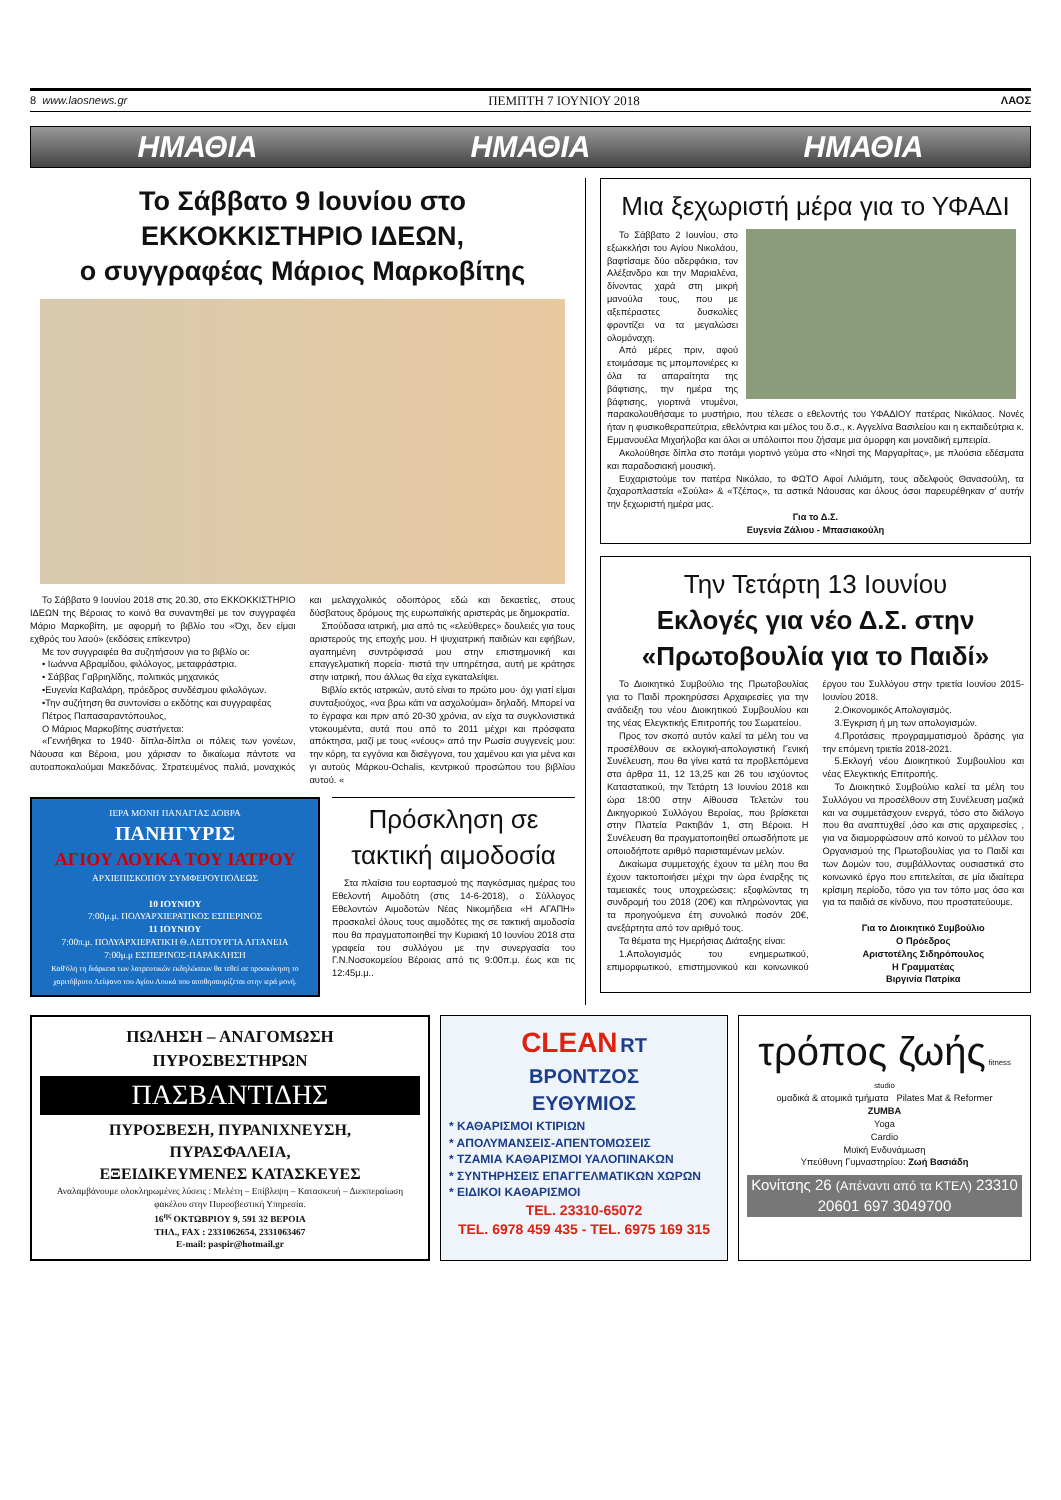8 www.laosnews.gr ΠΕΜΠΤΗ 7 ΙΟΥΝΙΟΥ 2018 ΛΑΟΣ
ΗΜΑΘΙΑ ΗΜΑΘΙΑ ΗΜΑΘΙΑ
Το Σάββατο 9 Ιουνίου στο
ΕΚΚΟΚΚΙΣΤΗΡΙΟ ΙΔΕΩΝ,
ο συγγραφέας Μάριος Μαρκοβίτης
Το Σάββατο 9 Ιουνίου 2018 στις 20.30, στο ΕΚΚΟΚΚΙΣΤΗΡΙΟ ΙΔΕΩΝ της Βέροιας το κοινό θα συναντηθεί με τον συγγραφέα Μάριο Μαρκοβίτη, με αφορμή το βιβλίο του «Όχι, δεν είμαι εχθρός του λαού» (εκδόσεις επίκεντρο)
Με τον συγγραφέα θα συζητήσουν για το βιβλίο οι:
• Ιωάννα Αβραμίδου, φιλόλογος, μεταφράστρια.
• Σάββας Γαβριηλίδης, πολιτικός μηχανικός
•Ευγενία Καβαλάρη, πρόεδρος συνδέσμου φιλολόγων.
•Την συζήτηση θα συντονίσει ο εκδότης και συγγραφέας
Πέτρος Παπασαραντόπουλος,
Ο Μάριος Μαρκοβίτης συστήνεται:
«Γεννήθηκα το 1940· δίπλα-δίπλα οι πόλεις των γονέων, Νάουσα και Βέροια, μου χάρισαν το δικαίωμα πάντοτε να αυτοαποκαλούμαι Μακεδόνας. Στρατευμένος παλιά, μοναχικός και μελαγχολικός οδοιπόρος εδώ και δεκαετίες, στους δύσβατους δρόμους της ευρωπαϊκής αριστεράς με δημοκρατία.
Σπούδασα ιατρική, μια από τις «ελεύθερες» δουλειές για τους αριστερούς της εποχής μου. Η ψυχιατρική παιδιών και εφήβων, αγαπημένη συντρόφισσά μου στην επιστημονική και επαγγελματική πορεία· πιστά την υπηρέτησα, αυτή με κράτησε στην ιατρική, που άλλως θα είχα εγκαταλείψει.
Βιβλίο εκτός ιατρικών, αυτό είναι το πρώτο μου· όχι γιατί είμαι συνταξιούχος, «να βρω κάτι να ασχολούμαι» δηλαδή. Μπορεί να το έγραφα και πριν από 20-30 χρόνια, αν είχα τα συγκλονιστικά ντοκουμέντα, αυτά που από το 2011 μέχρι και πρόσφατα απόκτησα, μαζί με τους «νέους» από την Ρωσία συγγενείς μου: την κόρη, τα εγγόνια και δισέγγονα, του χαμένου και για μένα και γι αυτούς Μάρκου-Ochalis, κεντρικού προσώπου του βιβλίου αυτού. «
ΙΕΡΑ ΜΟΝΗ ΠΑΝΑΓΙΑΣ ΔΟΒΡΑ
ΠΑΝΗΓΥΡΙΣ
ΑΓΙΟΥ ΛΟΥΚΑ ΤΟΥ ΙΑΤΡΟΥ
ΑΡΧΙΕΠΙΣΚΟΠΟΥ ΣΥΜΦΕΡΟΥΠΟΛΕΩΣ
10 ΙΟΥΝΙΟΥ
7:00μ.μ. ΠΟΛΥΑΡΧΙΕΡΑΤΙΚΟΣ ΕΣΠΕΡΙΝΟΣ
11 ΙΟΥΝΙΟΥ
7:00π.μ. ΠΟΛΥΑΡΧΙΕΡΑΤΙΚΗ Θ.ΛΕΙΤΟΥΡΓΙΑ ΛΙΤΑΝΕΙΑ
7:00μ.μ ΕΣΠΕΡΙΝΟΣ-ΠΑΡΑΚΛΗΣΗ
Καθ'όλη τη διάρκεια των λατρευτικών εκδηλώσεων θα τεθεί σε προσκύνηση το χαριτόβρυτο Λείψανο του Αγίου Λουκά που αποθησαυρίζεται στην ιερά μονή.
Πρόσκληση σε τακτική αιμοδοσία
Στα πλαίσια του εορτασμού της παγκόσμιας ημέρας του Εθελοντή Αιμοδότη (στις 14-6-2018), ο Σύλλογος Εθελοντών Αιμοδοτών Νέας Νικομήδεια «Η ΑΓΑΠΗ» προσκαλεί όλους τους αιμοδότες της σε τακτική αιμοδοσία που θα πραγματοποιηθεί την Κυριακή 10 Ιουνίου 2018 στα γραφεία του συλλόγου με την συνεργασία του Γ.Ν.Νοσοκομείου Βέροιας από τις 9:00π.μ. έως και τις 12:45μ.μ..
Μια ξεχωριστή μέρα για το ΥΦΑΔΙ
Το Σάββατο 2 Ιουνίου, στο εξωκκλήσι του Αγίου Νικολάου, βαφτίσαμε δύο αδερφάκια, τον Αλέξανδρο και την Μαριαλένα, δίνοντας χαρά στη μικρή μανούλα τους, που με αξεπέραστες δυσκολίες φροντίζει να τα μεγαλώσει ολομόναχη.
Από μέρες πριν, αφού ετοιμάσαμε τις μπομπονιέρες κι όλα τα απαραίτητα της βάφτισης, την ημέρα της βάφτισης, γιορτινά ντυμένοι, παρακολουθήσαμε το μυστήριο, που τέλεσε ο εθελοντής του ΥΦΑΔΙΟΥ πατέρας Νικόλαος. Νονές ήταν η φυσικοθεραπεύτρια, εθελόντρια και μέλος του δ.σ., κ. Αγγελίνα Βασιλείου και η εκπαιδεύτρια κ. Εμμανουέλα Μιχαήλοβα και όλοι οι υπόλοιποι που ζήσαμε μια όμορφη και μοναδική εμπειρία.
Ακολούθησε δίπλα στο ποτάμι γιορτινό γεύμα στο «Νησί της Μαργαρίτας», με πλούσια εδέσματα και παραδοσιακή μουσική.
Ευχαριστούμε τον πατέρα Νικόλαο, το ΦΩΤΟ Αφοί Λιλιάμτη, τους αδελφούς Θανασούλη, τα ζαχαροπλαστεία «Σούλα» & «Τζέπος», τα αστικά Νάουσας και όλους όσοι παρευρέθηκαν σ' αυτήν την ξεχωριστή ημέρα μας.
Για το Δ.Σ.
Ευγενία Ζάλιου - Μπασιακούλη
Την Τετάρτη 13 Ιουνίου
Εκλογές για νέο Δ.Σ. στην «Πρωτοβουλία για το Παιδί»
Το Διοικητικό Συμβούλιο της Πρωτοβουλίας για το Παιδί προκηρύσσει Αρχαιρεσίες για την ανάδειξη του νέου Διοικητικού Συμβουλίου και της νέας Ελεγκτικής Επιτροπής του Σωματείου.
Προς τον σκοπό αυτόν καλεί τα μέλη του να προσέλθουν σε εκλογική-απολογιστική Γενική Συνέλευση, που θα γίνει κατά τα προβλεπόμενα στα άρθρα 11, 12 13,25 και 26 του ισχύοντος Καταστατικού, την Τετάρτη 13 Ιουνίου 2018 και ώρα 18:00 στην Αίθουσα Τελετών του Δικηγορικού Συλλόγου Βεροίας, που βρίσκεται στην Πλατεία Ρακτιβάν 1, στη Βέροια. Η Συνέλευση θα πραγματοποιηθεί οπωσδήποτε με οποιοδήποτε αριθμό παρισταμένων μελών.
Δικαίωμα συμμετοχής έχουν τα μέλη που θα έχουν τακτοποιήσει μέχρι την ώρα έναρξης τις ταμειακές τους υποχρεώσεις: εξοφλώντας τη συνδρομή του 2018 (20€) και πληρώνοντας για τα προηγούμενα έτη συνολικό ποσόν 20€, ανεξάρτητα από τον αριθμό τους.
Τα θέματα της Ημερήσιας Διάταξης είναι:
1.Απολογισμός του ενημερωτικού, επιμορφωτικού, επιστημονικού και κοινωνικού έργου του Συλλόγου στην τριετία Ιουνίου 2015-Ιουνίου 2018.
2.Οικονομικός Απολογισμός.
3.Έγκριση ή μη των απολογισμών.
4.Προτάσεις προγραμματισμού δράσης για την επόμενη τριετία 2018-2021.
5.Εκλογή νέου Διοικητικού Συμβουλίου και νέας Ελεγκτικής Επιτροπής.
Το Διοικητικό Συμβούλιο καλεί τα μέλη του Συλλόγου να προσέλθουν στη Συνέλευση μαζικά και να συμμετάσχουν ενεργά, τόσο στο διάλογο που θα αναπτυχθεί ,όσο και στις αρχαιρεσίες , για να διαμορφώσουν από κοινού το μέλλον του Οργανισμού της Πρωτοβουλίας για το Παιδί και των Δομών του, συμβάλλοντας ουσιαστικά στο κοινωνικό έργο που επιτελείται, σε μία ιδιαίτερα κρίσιμη περίοδο, τόσο για τον τόπο μας όσο και για τα παιδιά σε κίνδυνο, που προστατεύουμε.
Για το Διοικητικό Συμβούλιο
Ο Πρόεδρος
Αριστοτέλης Σιδηρόπουλος
Η Γραμματέας
Βιργινία Πατρίκα
ΠΩΛΗΣΗ – ΑΝΑΓΟΜΩΣΗ
ΠΥΡΟΣΒΕΣΤΗΡΩΝ
ΠΑΣΒΑΝΤΙΔΗΣ
ΠΥΡΟΣΒΕΣΗ, ΠΥΡΑΝΙΧΝΕΥΣΗ,
ΠΥΡΑΣΦΑΛΕΙΑ,
ΕΞΕΙΔΙΚΕΥΜΕΝΕΣ ΚΑΤΑΣΚΕΥΕΣ
Αναλαμβάνουμε ολοκληρωμένες λύσεις : Μελέτη – Επίβλεψη – Κατασκευή – Διεκπεραίωση φακέλου στην Πυροσβεστική Υπηρεσία.
16<sup>ης</sup> ΟΚΤΩΒΡΙΟΥ 9, 591 32 ΒΕΡΟΙΑ
ΤΗΛ., FAX : 2331062654, 2331063467
E-mail: paspir@hotmail.gr
CLEAN RT
ΒΡΟΝΤΖΟΣ
ΕΥΘΥΜΙΟΣ
* ΚΑΘΑΡΙΣΜΟΙ ΚΤΙΡΙΩΝ
* ΑΠΟΛΥΜΑΝΣΕΙΣ-ΑΠΕΝΤΟΜΩΣΕΙΣ
* ΤΖΑΜΙΑ ΚΑΘΑΡΙΣΜΟΙ ΥΑΛΟΠΙΝΑΚΩΝ
* ΣΥΝΤΗΡΗΣΕΙΣ ΕΠΑΓΓΕΛΜΑΤΙΚΩΝ ΧΩΡΩΝ
* ΕΙΔΙΚΟΙ ΚΑΘΑΡΙΣΜΟΙ
TEL. 23310-65072
TEL. 6978 459 435 - TEL. 6975 169 315
τρόπος ζωής fitness studio
ομαδικά & ατομικά τμήματα Pilates Mat & Reformer
ZUMBA
Yoga
Cardio
Μυϊκή Ενδυνάμωση
Υπεύθυνη Γυμναστηρίου: Ζωή Βασιάδη
Κονίτσης 26 (Απέναντι από τα ΚΤΕΛ) 23310 20601 697 3049700